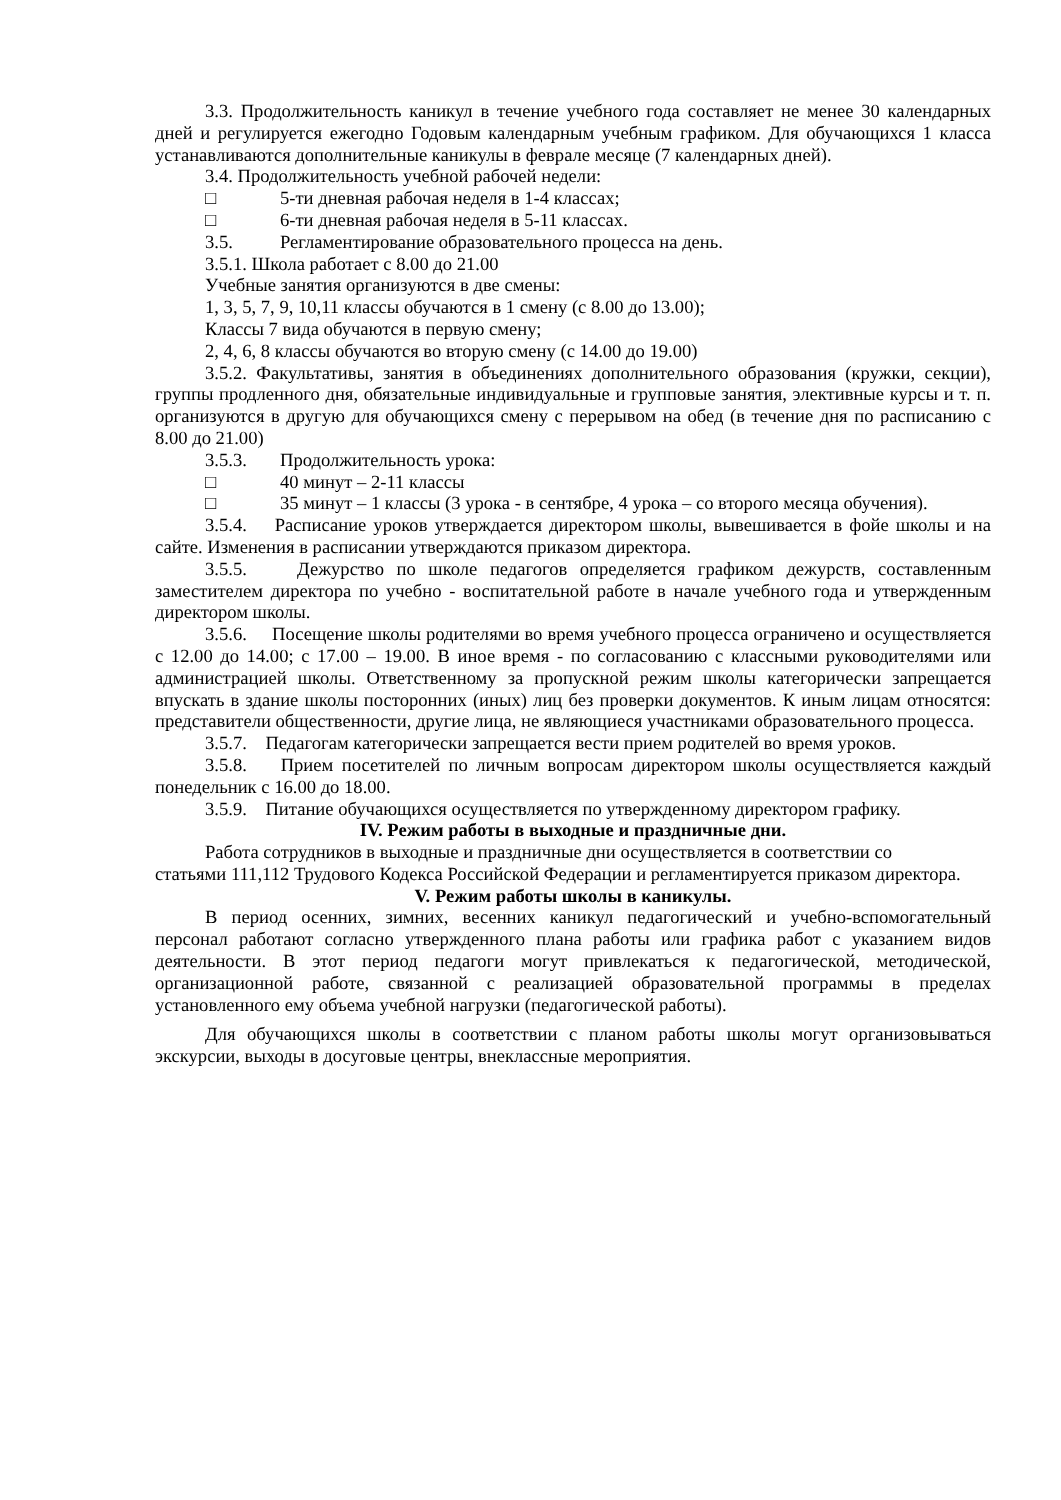3.3. Продолжительность каникул в течение учебного года составляет не менее 30 календарных дней и регулируется ежегодно Годовым календарным учебным графиком. Для обучающихся 1 класса устанавливаются дополнительные каникулы в феврале месяце (7 календарных дней).
3.4. Продолжительность учебной рабочей недели:
□ 5-ти дневная рабочая неделя в 1-4 классах;
□ 6-ти дневная рабочая неделя в 5-11 классах.
3.5. Регламентирование образовательного процесса на день.
3.5.1. Школа работает с 8.00 до 21.00
Учебные занятия организуются в две смены:
1, 3, 5, 7, 9, 10,11 классы обучаются в 1 смену (с 8.00 до 13.00);
Классы 7 вида обучаются в первую смену;
2, 4, 6, 8 классы обучаются во вторую смену (с 14.00 до 19.00)
3.5.2. Факультативы, занятия в объединениях дополнительного образования (кружки, секции), группы продленного дня, обязательные индивидуальные и групповые занятия, элективные курсы и т. п. организуются в другую для обучающихся смену с перерывом на обед (в течение дня по расписанию с 8.00 до 21.00)
3.5.3. Продолжительность урока:
□ 40 минут – 2-11 классы
□ 35 минут – 1 классы (3 урока - в сентябре, 4 урока – со второго месяца обучения).
3.5.4. Расписание уроков утверждается директором школы, вывешивается в фойе школы и на сайте. Изменения в расписании утверждаются приказом директора.
3.5.5. Дежурство по школе педагогов определяется графиком дежурств, составленным заместителем директора по учебно - воспитательной работе в начале учебного года и утвержденным директором школы.
3.5.6. Посещение школы родителями во время учебного процесса ограничено и осуществляется с 12.00 до 14.00; с 17.00 – 19.00. В иное время - по согласованию с классными руководителями или администрацией школы. Ответственному за пропускной режим школы категорически запрещается впускать в здание школы посторонних (иных) лиц без проверки документов. К иным лицам относятся: представители общественности, другие лица, не являющиеся участниками образовательного процесса.
3.5.7. Педагогам категорически запрещается вести прием родителей во время уроков.
3.5.8. Прием посетителей по личным вопросам директором школы осуществляется каждый понедельник с 16.00 до 18.00.
3.5.9. Питание обучающихся осуществляется по утвержденному директором графику.
IV. Режим работы в выходные и праздничные дни.
Работа сотрудников в выходные и праздничные дни осуществляется в соответствии со статьями 111,112 Трудового Кодекса Российской Федерации и регламентируется приказом директора.
V. Режим работы школы в каникулы.
В период осенних, зимних, весенних каникул педагогический и учебно-вспомогательный персонал работают согласно утвержденного плана работы или графика работ с указанием видов деятельности. В этот период педагоги могут привлекаться к педагогической, методической, организационной работе, связанной с реализацией образовательной программы в пределах установленного ему объема учебной нагрузки (педагогической работы).
Для обучающихся школы в соответствии с планом работы школы могут организовываться экскурсии, выходы в досуговые центры, внеклассные мероприятия.